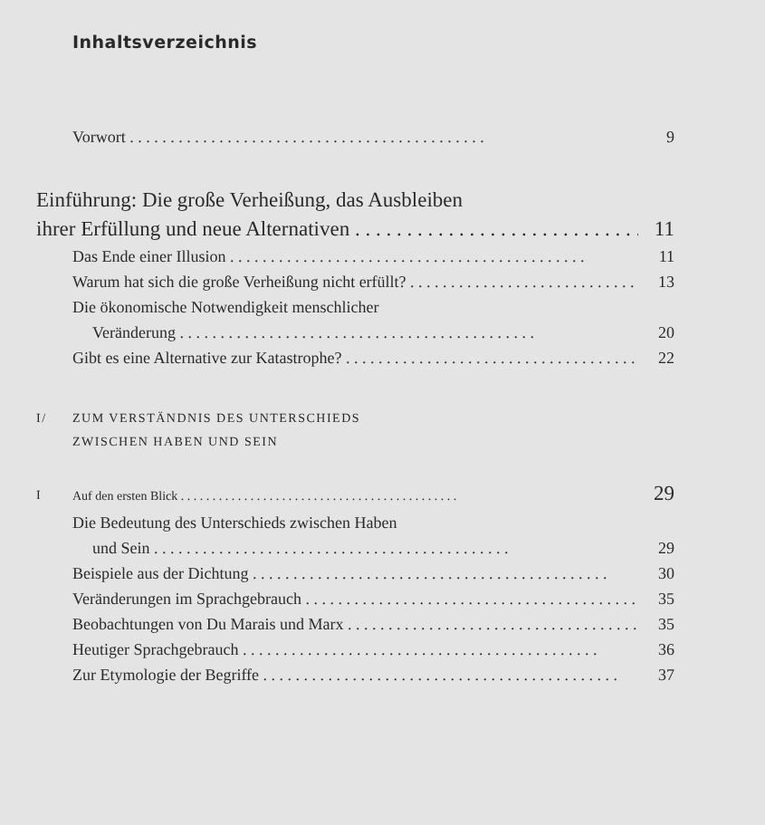Inhaltsverzeichnis
Vorwort 9
Einführung: Die große Verheißung, das Ausbleiben
ihrer Erfüllung und neue Alternativen 11
Das Ende einer Illusion 11
Warum hat sich die große Verheißung nicht erfüllt? 13
Die ökonomische Notwendigkeit menschlicher
Veränderung 20
Gibt es eine Alternative zur Katastrophe? 22
I/ ZUM VERSTÄNDNIS DES UNTERSCHIEDS
ZWISCHEN HABEN UND SEIN
I
Auf den ersten Blick 29
Die Bedeutung des Unterschieds zwischen Haben
und Sein 29
Beispiele aus der Dichtung 30
Veränderungen im Sprachgebrauch 35
Beobachtungen von Du Marais und Marx 35
Heutiger Sprachgebrauch 36
Zur Etymologie der Begriffe 37